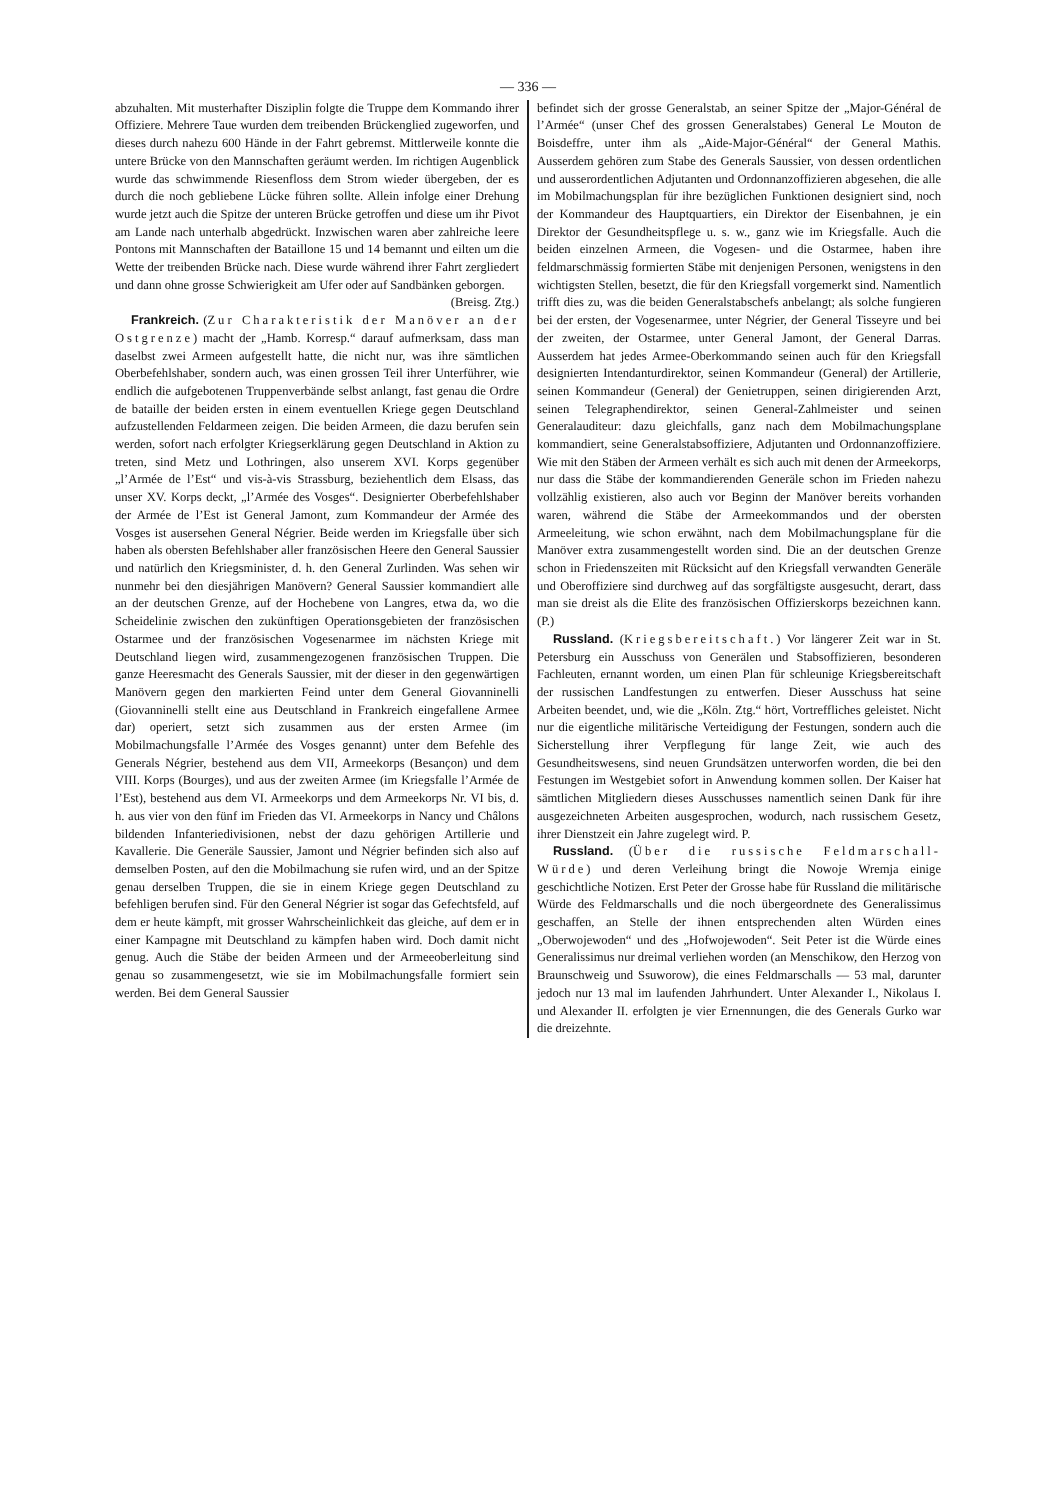— 336 —
abzuhalten. Mit musterhafter Disziplin folgte die Truppe dem Kommando ihrer Offiziere. Mehrere Taue wurden dem treibenden Brückenglied zugeworfen, und dieses durch nahezu 600 Hände in der Fahrt gebremst. Mittlerweile konnte die untere Brücke von den Mannschaften geräumt werden. Im richtigen Augenblick wurde das schwimmende Riesenfloss dem Strom wieder übergeben, der es durch die noch gebliebene Lücke führen sollte. Allein infolge einer Drehung wurde jetzt auch die Spitze der unteren Brücke getroffen und diese um ihr Pivot am Lande nach unterhalb abgedrückt. Inzwischen waren aber zahlreiche leere Pontons mit Mannschaften der Bataillone 15 und 14 bemannt und eilten um die Wette der treibenden Brücke nach. Diese wurde während ihrer Fahrt zergliedert und dann ohne grosse Schwierigkeit am Ufer oder auf Sandbänken geborgen.
(Breisg. Ztg.)
Frankreich. (Zur Charakteristik der Manöver an der Ostgrenze) macht der „Hamb. Korresp.“ darauf aufmerksam, dass man daselbst zwei Armeen aufgestellt hatte, die nicht nur, was ihre sämtlichen Oberbefehlshaber, sondern auch, was einen grossen Teil ihrer Unterführer, wie endlich die aufgebotenen Truppenverbände selbst anlangt, fast genau die Ordre de bataille der beiden ersten in einem eventuellen Kriege gegen Deutschland aufzustellenden Feldarmeen zeigen. Die beiden Armeen, die dazu berufen sein werden, sofort nach erfolgter Kriegserklärung gegen Deutschland in Aktion zu treten, sind Metz und Lothringen, also unserem XVI. Korps gegenüber „l’Armée de l’Est“ und vis-à-vis Strassburg, beziehentlich dem Elsass, das unser XV. Korps deckt, „l’Armée des Vosges“. Designierter Oberbefehlshaber der Armée de l’Est ist General Jamont, zum Kommandeur der Armée des Vosges ist ausersehen General Négrier. Beide werden im Kriegsfalle über sich haben als obersten Befehlshaber aller französischen Heere den General Saussier und natürlich den Kriegsminister, d. h. den General Zurlinden. Was sehen wir nunmehr bei den diesjährigen Manövern? General Saussier kommandiert alle an der deutschen Grenze, auf der Hochebene von Langres, etwa da, wo die Scheidelinie zwischen den zukünftigen Operationsgebieten der französischen Ostarmee und der französischen Vogesenarmee im nächsten Kriege mit Deutschland liegen wird, zusammengezogenen französischen Truppen. Die ganze Heeresmacht des Generals Saussier, mit der dieser in den gegenwärtigen Manövern gegen den markierten Feind unter dem General Giovanninelli (Giovanninelli stellt eine aus Deutschland in Frankreich eingefallene Armee dar) operiert, setzt sich zusammen aus der ersten Armee (im Mobilmachungsfalle l’Armée des Vosges genannt) unter dem Befehle des Generals Négrier, bestehend aus dem VII, Armeekorps (Besançon) und dem VIII. Korps (Bourges), und aus der zweiten Armee (im Kriegsfalle l’Armée de l’Est), bestehend aus dem VI. Armeekorps und dem Armeekorps Nr. VI bis, d. h. aus vier von den fünf im Frieden das VI. Armeekorps in Nancy und Châlons bildenden Infanteriedivisionen, nebst der dazu gehörigen Artillerie und Kavallerie. Die Generäle Saussier, Jamont und Négrier befinden sich also auf demselben Posten, auf den die Mobilmachung sie rufen wird, und an der Spitze genau derselben Truppen, die sie in einem Kriege gegen Deutschland zu befehligen berufen sind. Für den General Négrier ist sogar das Gefechtsfeld, auf dem er heute kämpft, mit grosser Wahrscheinlichkeit das gleiche, auf dem er in einer Kampagne mit Deutschland zu kämpfen haben wird. Doch damit nicht genug. Auch die Stäbe der beiden Armeen und der Armeeoberleitung sind genau so zusammengesetzt, wie sie im Mobilmachungsfalle formiert sein werden. Bei dem General Saussier
befindet sich der grosse Generalstab, an seiner Spitze der „Major-Général de l’Armée“ (unser Chef des grossen Generalstabes) General Le Mouton de Boisdeffre, unter ihm als „Aide-Major-Général“ der General Mathis. Ausserdem gehören zum Stabe des Generals Saussier, von dessen ordentlichen und ausserordentlichen Adjutanten und Ordonnanzoffizieren abgesehen, die alle im Mobilmachungsplan für ihre bezüglichen Funktionen designiert sind, noch der Kommandeur des Hauptquartiers, ein Direktor der Eisenbahnen, je ein Direktor der Gesundheitspflege u. s. w., ganz wie im Kriegsfalle. Auch die beiden einzelnen Armeen, die Vogesen- und die Ostarmee, haben ihre feldmarschmässig formierten Stäbe mit denjenigen Personen, wenigstens in den wichtigsten Stellen, besetzt, die für den Kriegsfall vorgemerkt sind. Namentlich trifft dies zu, was die beiden Generalstabschefs anbelangt; als solche fungieren bei der ersten, der Vogesenarmee, unter Négrier, der General Tisseyre und bei der zweiten, der Ostarmee, unter General Jamont, der General Darras. Ausserdem hat jedes Armee-Oberkommando seinen auch für den Kriegsfall designierten Intendanturdirektor, seinen Kommandeur (General) der Artillerie, seinen Kommandeur (General) der Genietruppen, seinen dirigierenden Arzt, seinen Telegraphendirektor, seinen General-Zahlmeister und seinen Generalauditeur: dazu gleichfalls, ganz nach dem Mobilmachungsplane kommandiert, seine Generalstabsoffiziere, Adjutanten und Ordonnanzoffiziere. Wie mit den Stäben der Armeen verhält es sich auch mit denen der Armeekorps, nur dass die Stäbe der kommandierenden Generäle schon im Frieden nahezu vollzählig existieren, also auch vor Beginn der Manöver bereits vorhanden waren, während die Stäbe der Armeekommandos und der obersten Armeeleitung, wie schon erwähnt, nach dem Mobilmachungsplane für die Manöver extra zusammengestellt worden sind. Die an der deutschen Grenze schon in Friedenszeiten mit Rücksicht auf den Kriegsfall verwandten Generäle und Oberoffiziere sind durchweg auf das sorgfältigste ausgesucht, derart, dass man sie dreist als die Elite des französischen Offizierskorps bezeichnen kann. (P.)
Russland. (Kriegsbereitschaft.) Vor längerer Zeit war in St. Petersburg ein Ausschuss von Generälen und Stabsoffizieren, besonderen Fachleuten, ernannt worden, um einen Plan für schleunige Kriegsbereitschaft der russischen Landfestungen zu entwerfen. Dieser Ausschuss hat seine Arbeiten beendet, und, wie die „Köln. Ztg.“ hört, Vortreffliches geleistet. Nicht nur die eigentliche militärische Verteidigung der Festungen, sondern auch die Sicherstellung ihrer Verpflegung für lange Zeit, wie auch des Gesundheitswesens, sind neuen Grundsätzen unterworfen worden, die bei den Festungen im Westgebiet sofort in Anwendung kommen sollen. Der Kaiser hat sämtlichen Mitgliedern dieses Ausschusses namentlich seinen Dank für ihre ausgezeichneten Arbeiten ausgesprochen, wodurch, nach russischem Gesetz, ihrer Dienstzeit ein Jahre zugelegt wird. P.
Russland. (Über die russische Feldmarschall-Würde) und deren Verleihung bringt die Nowoje Wremja einige geschichtliche Notizen. Erst Peter der Grosse habe für Russland die militärische Würde des Feldmarschalls und die noch übergeordnete des Generalissimus geschaffen, an Stelle der ihnen entsprechenden alten Würden eines „Oberwojewoden“ und des „Hofwojewoden“. Seit Peter ist die Würde eines Generalissimus nur dreimal verliehen worden (an Menschikow, den Herzog von Braunschweig und Ssuworow), die eines Feldmarschalls — 53 mal, darunter jedoch nur 13 mal im laufenden Jahrhundert. Unter Alexander I., Nikolaus I. und Alexander II. erfolgten je vier Ernennungen, die des Generals Gurko war die dreizehnte.